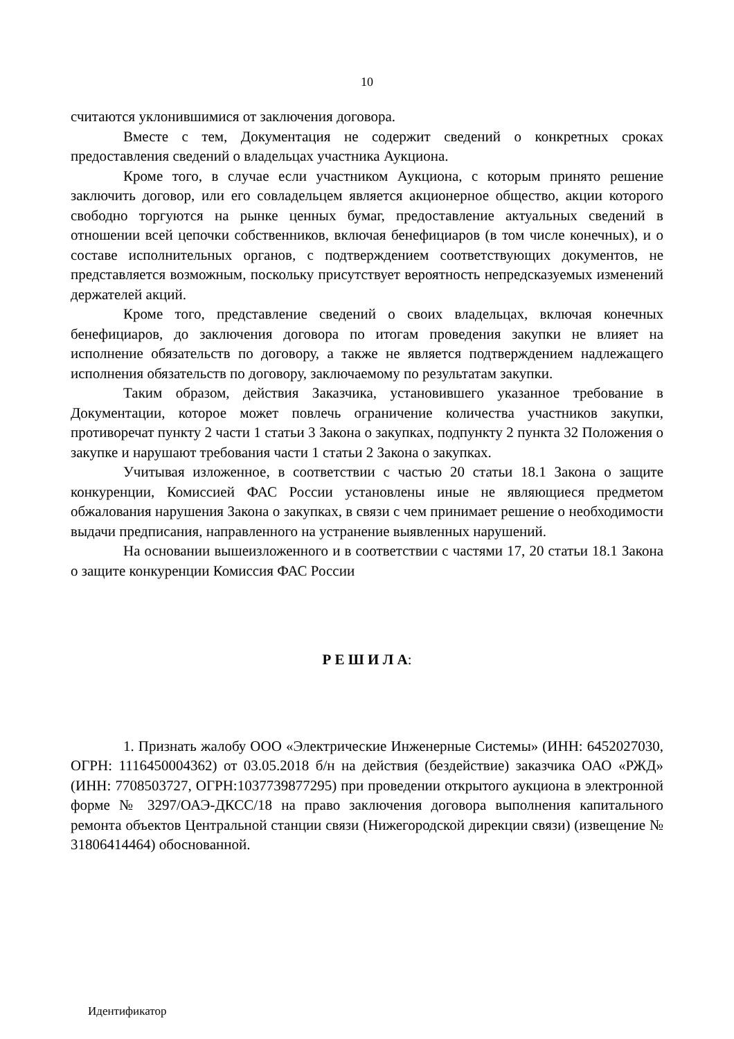10
считаются уклонившимися от заключения договора.
Вместе с тем, Документация не содержит сведений о конкретных сроках предоставления сведений о владельцах участника Аукциона.
Кроме того, в случае если участником Аукциона, с которым принято решение заключить договор, или его совладельцем является акционерное общество, акции которого свободно торгуются на рынке ценных бумаг, предоставление актуальных сведений в отношении всей цепочки собственников, включая бенефициаров (в том числе конечных), и о составе исполнительных органов, с подтверждением соответствующих документов, не представляется возможным, поскольку присутствует вероятность непредсказуемых изменений держателей акций.
Кроме того, представление сведений о своих владельцах, включая конечных бенефициаров, до заключения договора по итогам проведения закупки не влияет на исполнение обязательств по договору, а также не является подтверждением надлежащего исполнения обязательств по договору, заключаемому по результатам закупки.
Таким образом, действия Заказчика, установившего указанное требование в Документации, которое может повлечь ограничение количества участников закупки, противоречат пункту 2 части 1 статьи 3 Закона о закупках, подпункту 2 пункта 32 Положения о закупке и нарушают требования части 1 статьи 2 Закона о закупках.
Учитывая изложенное, в соответствии с частью 20 статьи 18.1 Закона о защите конкуренции, Комиссией ФАС России установлены иные не являющиеся предметом обжалования нарушения Закона о закупках, в связи с чем принимает решение о необходимости выдачи предписания, направленного на устранение выявленных нарушений.
На основании вышеизложенного и в соответствии с частями 17, 20 статьи 18.1 Закона о защите конкуренции Комиссия ФАС России
Р Е Ш И Л А:
1. Признать жалобу ООО «Электрические Инженерные Системы» (ИНН: 6452027030, ОГРН: 1116450004362) от 03.05.2018 б/н на действия (бездействие) заказчика ОАО «РЖД» (ИНН: 7708503727, ОГРН:1037739877295) при проведении открытого аукциона в электронной форме № 3297/ОАЭ-ДКСС/18 на право заключения договора выполнения капитального ремонта объектов Центральной станции связи (Нижегородской дирекции связи) (извещение № 31806414464) обоснованной.
Идентификатор